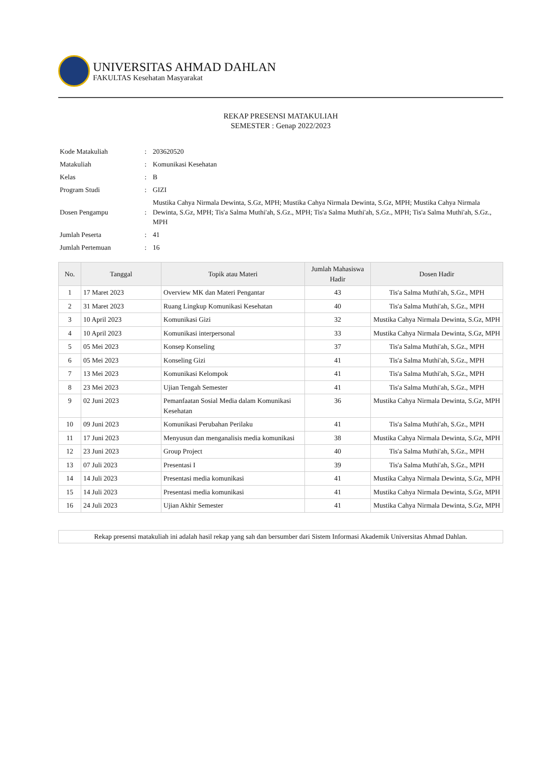UNIVERSITAS AHMAD DAHLAN
FAKULTAS Kesehatan Masyarakat
REKAP PRESENSI MATAKULIAH
SEMESTER : Genap 2022/2023
| Kode Matakuliah | : | 203620520 |
| Matakuliah | : | Komunikasi Kesehatan |
| Kelas | : | B |
| Program Studi | : | GIZI |
| Dosen Pengampu | : | Mustika Cahya Nirmala Dewinta, S.Gz, MPH; Mustika Cahya Nirmala Dewinta, S.Gz, MPH; Mustika Cahya Nirmala Dewinta, S.Gz, MPH; Tis'a Salma Muthi'ah, S.Gz., MPH; Tis'a Salma Muthi'ah, S.Gz., MPH; Tis'a Salma Muthi'ah, S.Gz., MPH |
| Jumlah Peserta | : | 41 |
| Jumlah Pertemuan | : | 16 |
| No. | Tanggal | Topik atau Materi | Jumlah Mahasiswa Hadir | Dosen Hadir |
| --- | --- | --- | --- | --- |
| 1 | 17 Maret 2023 | Overview MK dan Materi Pengantar | 43 | Tis'a Salma Muthi'ah, S.Gz., MPH |
| 2 | 31 Maret 2023 | Ruang Lingkup Komunikasi Kesehatan | 40 | Tis'a Salma Muthi'ah, S.Gz., MPH |
| 3 | 10 April 2023 | Komunikasi Gizi | 32 | Mustika Cahya Nirmala Dewinta, S.Gz, MPH |
| 4 | 10 April 2023 | Komunikasi interpersonal | 33 | Mustika Cahya Nirmala Dewinta, S.Gz, MPH |
| 5 | 05 Mei 2023 | Konsep Konseling | 37 | Tis'a Salma Muthi'ah, S.Gz., MPH |
| 6 | 05 Mei 2023 | Konseling Gizi | 41 | Tis'a Salma Muthi'ah, S.Gz., MPH |
| 7 | 13 Mei 2023 | Komunikasi Kelompok | 41 | Tis'a Salma Muthi'ah, S.Gz., MPH |
| 8 | 23 Mei 2023 | Ujian Tengah Semester | 41 | Tis'a Salma Muthi'ah, S.Gz., MPH |
| 9 | 02 Juni 2023 | Pemanfaatan Sosial Media dalam Komunikasi Kesehatan | 36 | Mustika Cahya Nirmala Dewinta, S.Gz, MPH |
| 10 | 09 Juni 2023 | Komunikasi Perubahan Perilaku | 41 | Tis'a Salma Muthi'ah, S.Gz., MPH |
| 11 | 17 Juni 2023 | Menyusun dan menganalisis media komunikasi | 38 | Mustika Cahya Nirmala Dewinta, S.Gz, MPH |
| 12 | 23 Juni 2023 | Group Project | 40 | Tis'a Salma Muthi'ah, S.Gz., MPH |
| 13 | 07 Juli 2023 | Presentasi I | 39 | Tis'a Salma Muthi'ah, S.Gz., MPH |
| 14 | 14 Juli 2023 | Presentasi media komunikasi | 41 | Mustika Cahya Nirmala Dewinta, S.Gz, MPH |
| 15 | 14 Juli 2023 | Presentasi media komunikasi | 41 | Mustika Cahya Nirmala Dewinta, S.Gz, MPH |
| 16 | 24 Juli 2023 | Ujian Akhir Semester | 41 | Mustika Cahya Nirmala Dewinta, S.Gz, MPH |
Rekap presensi matakuliah ini adalah hasil rekap yang sah dan bersumber dari Sistem Informasi Akademik Universitas Ahmad Dahlan.